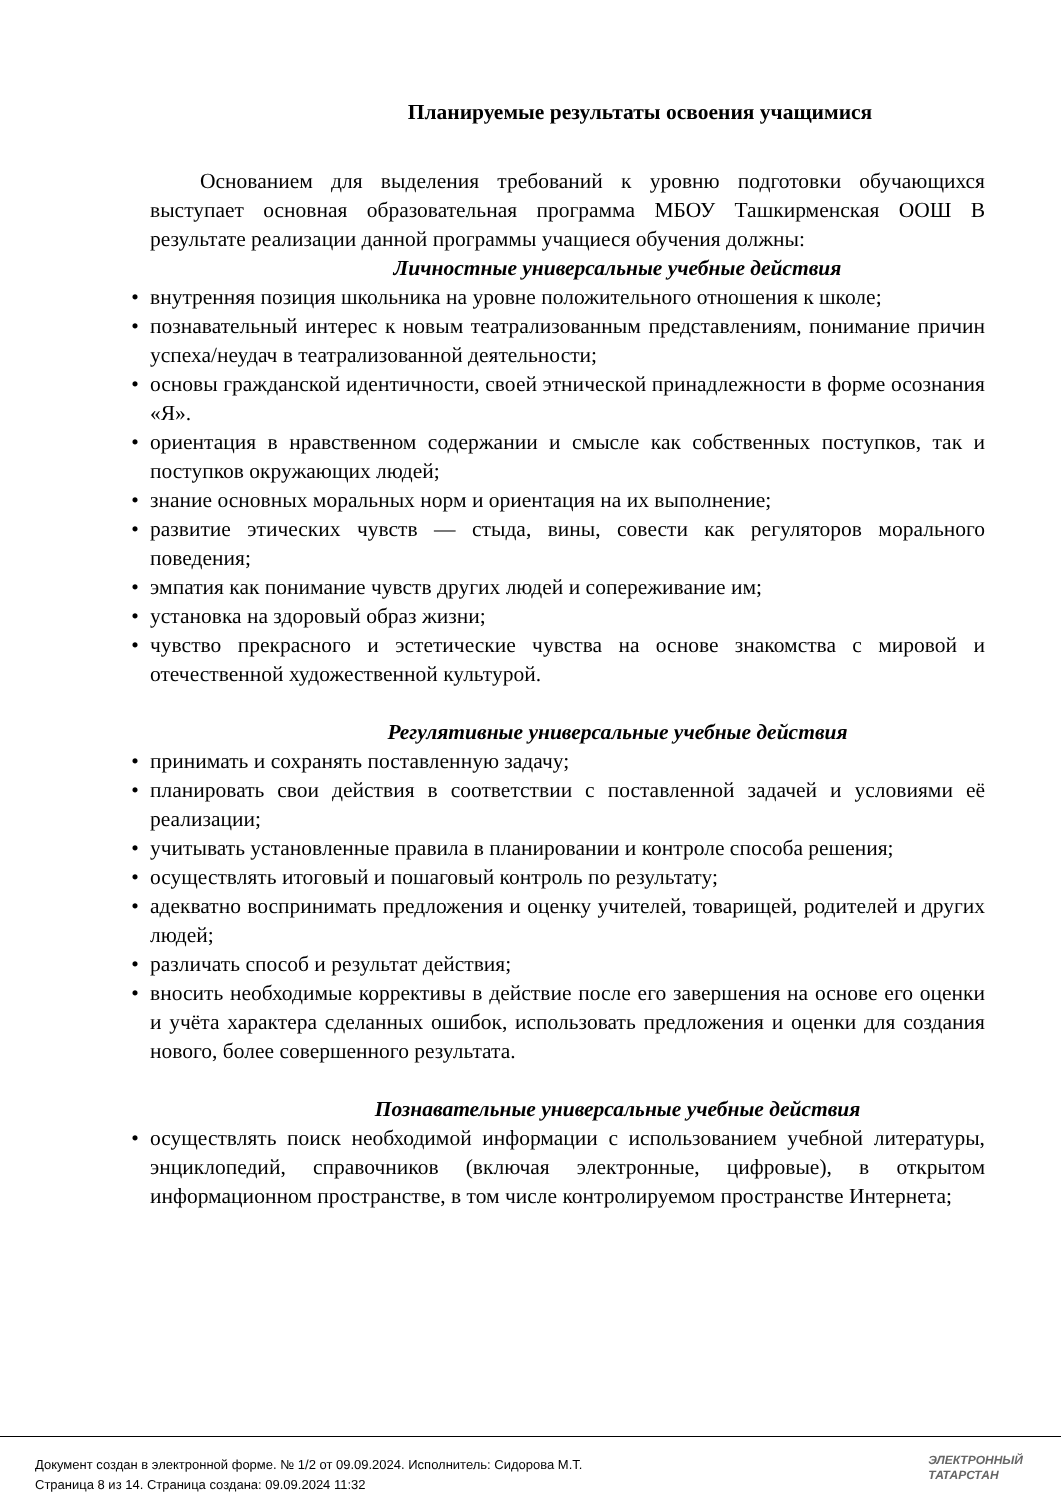Планируемые результаты освоения учащимися
Основанием для выделения требований к уровню подготовки обучающихся выступает основная образовательная программа МБОУ Ташкирменская ООШ В результате реализации данной программы учащиеся обучения должны:
Личностные универсальные учебные действия
• внутренняя позиция школьника на уровне положительного отношения к школе;
• познавательный интерес к новым театрализованным представлениям, понимание причин успеха/неудач в театрализованной деятельности;
• основы гражданской идентичности, своей этнической принадлежности в форме осознания «Я».
• ориентация в нравственном содержании и смысле как собственных поступков, так и поступков окружающих людей;
• знание основных моральных норм и ориентация на их выполнение;
• развитие этических чувств — стыда, вины, совести как регуляторов морального поведения;
• эмпатия как понимание чувств других людей и сопереживание им;
• установка на здоровый образ жизни;
• чувство прекрасного и эстетические чувства на основе знакомства с мировой и отечественной художественной культурой.
Регулятивные универсальные учебные действия
• принимать и сохранять поставленную задачу;
• планировать свои действия в соответствии с поставленной задачей и условиями её реализации;
• учитывать установленные правила в планировании и контроле способа решения;
• осуществлять итоговый и пошаговый контроль по результату;
• адекватно воспринимать предложения и оценку учителей, товарищей, родителей и других людей;
• различать способ и результат действия;
• вносить необходимые коррективы в действие после его завершения на основе его оценки и учёта характера сделанных ошибок, использовать предложения и оценки для создания нового, более совершенного результата.
Познавательные универсальные учебные действия
• осуществлять поиск необходимой информации с использованием учебной литературы, энциклопедий, справочников (включая электронные, цифровые), в открытом информационном пространстве, в том числе контролируемом пространстве Интернета;
Документ создан в электронной форме. № 1/2 от 09.09.2024. Исполнитель: Сидорова М.Т.
Страница 8 из 14. Страница создана: 09.09.2024 11:32
ЭЛЕКТРОННЫЙ
ТАТАРСТАН